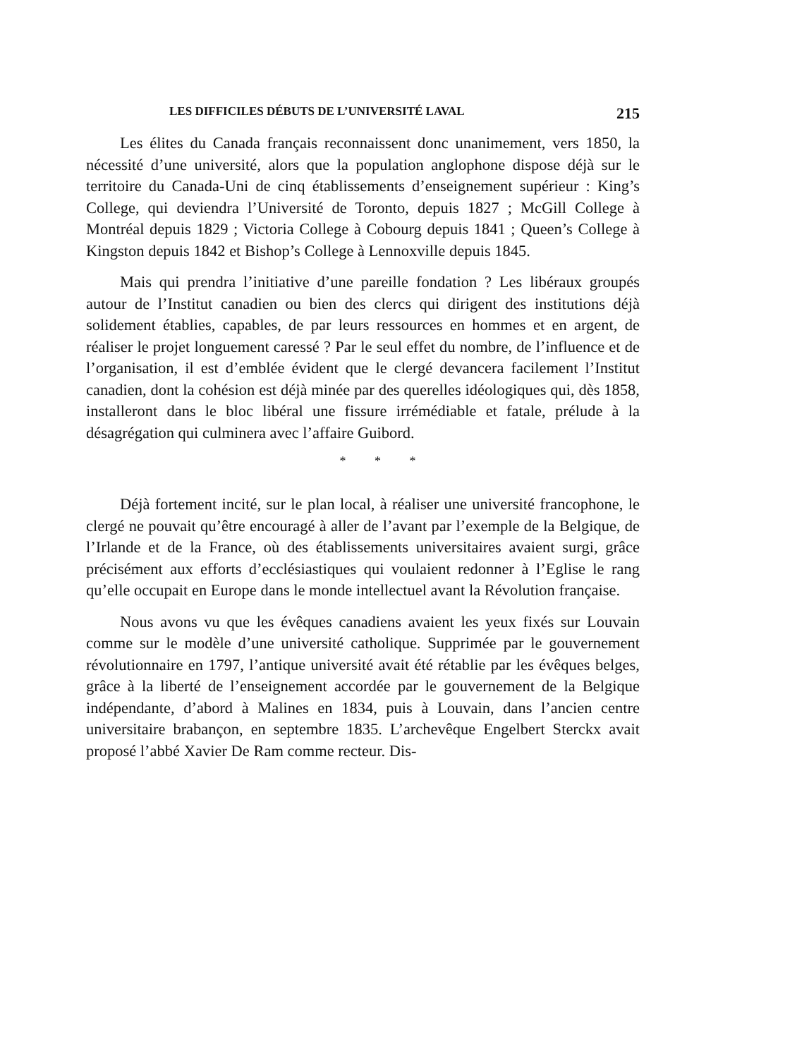LES DIFFICILES DÉBUTS DE L’UNIVERSITÉ LAVAL 215
Les élites du Canada français reconnaissent donc unanimement, vers 1850, la nécessité d’une université, alors que la population anglophone dispose déjà sur le territoire du Canada-Uni de cinq établissements d’enseignement supérieur : King’s College, qui deviendra l’Université de Toronto, depuis 1827 ; McGill College à Montréal depuis 1829 ; Victoria College à Cobourg depuis 1841 ; Queen’s College à Kingston depuis 1842 et Bishop’s College à Lennoxville depuis 1845.
Mais qui prendra l’initiative d’une pareille fondation ? Les libéraux groupés autour de l’Institut canadien ou bien des clercs qui dirigent des institutions déjà solidement établies, capables, de par leurs ressources en hommes et en argent, de réaliser le projet longuement caressé ? Par le seul effet du nombre, de l’influence et de l’organisation, il est d’emblée évident que le clergé devancera facilement l’Institut canadien, dont la cohésion est déjà minée par des querelles idéologiques qui, dès 1858, installeront dans le bloc libéral une fissure irrémédiable et fatale, prélude à la désagrégation qui culminera avec l’affaire Guibord.
* * *
Déjà fortement incité, sur le plan local, à réaliser une université francophone, le clergé ne pouvait qu’être encouragé à aller de l’avant par l’exemple de la Belgique, de l’Irlande et de la France, où des établissements universitaires avaient surgi, grâce précisément aux efforts d’ecclésiastiques qui voulaient redonner à l’Eglise le rang qu’elle occupait en Europe dans le monde intellectuel avant la Révolution française.
Nous avons vu que les évêques canadiens avaient les yeux fixés sur Louvain comme sur le modèle d’une université catholique. Supprimée par le gouvernement révolutionnaire en 1797, l’antique université avait été rétablie par les évêques belges, grâce à la liberté de l’enseignement accordée par le gouvernement de la Belgique indépendante, d’abord à Malines en 1834, puis à Louvain, dans l’ancien centre universitaire brabançon, en septembre 1835. L’archevêque Engelbert Sterckx avait proposé l’abbé Xavier De Ram comme recteur. Dis-